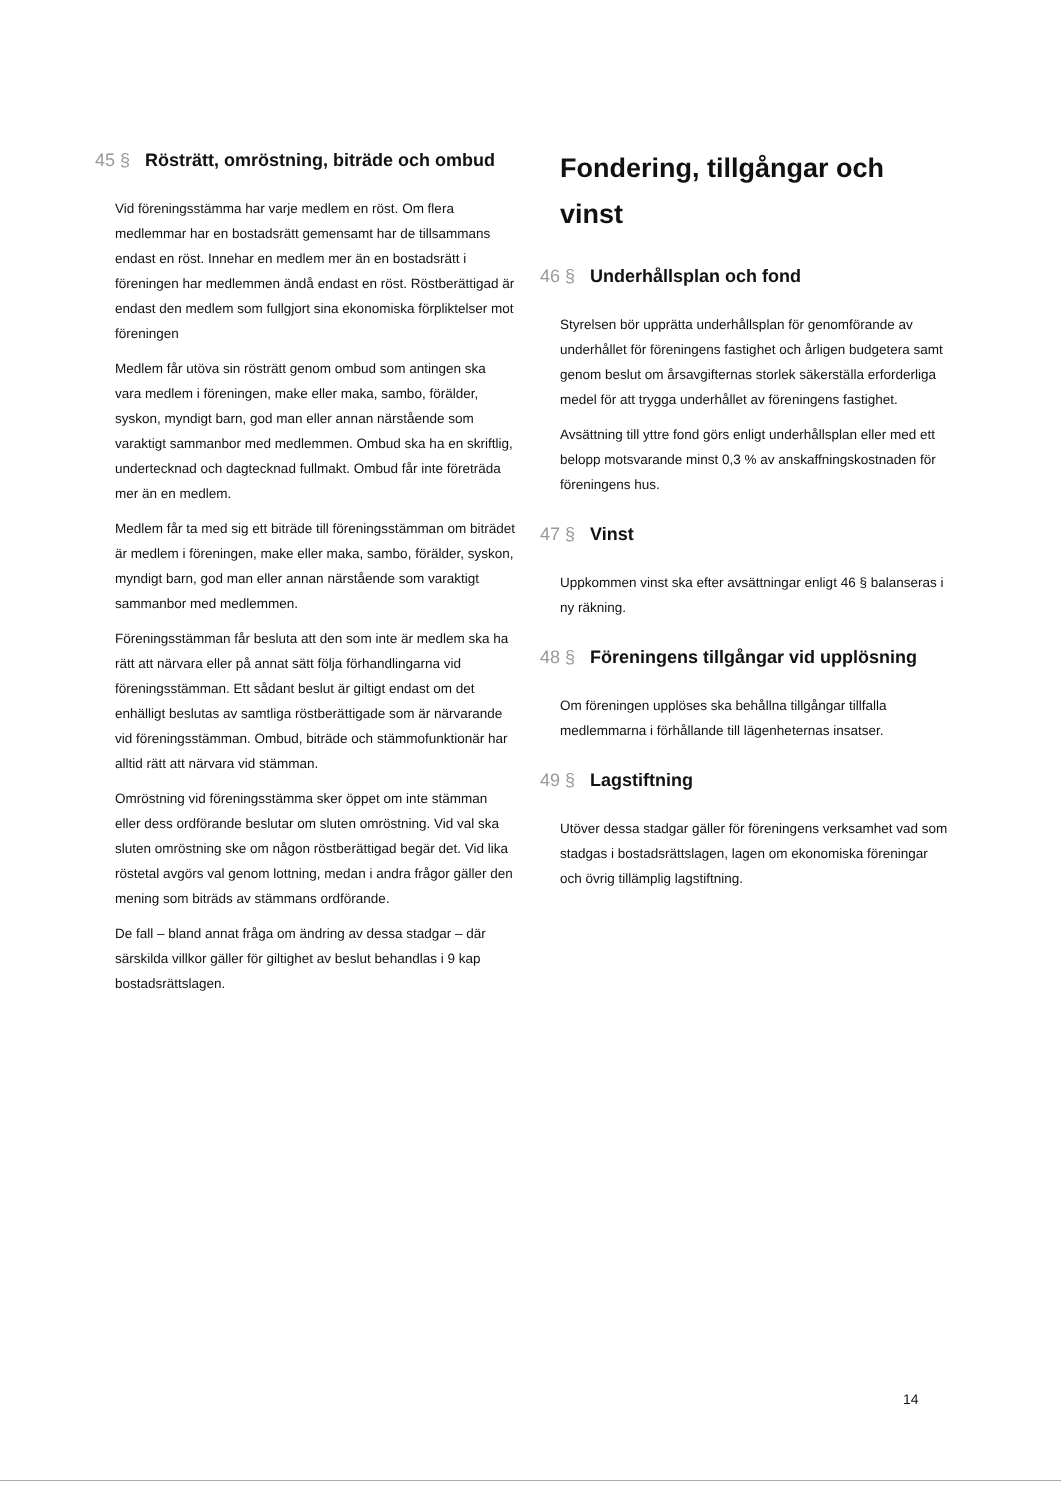45 § Rösträtt, omröstning, biträde och ombud
Vid föreningsstämma har varje medlem en röst. Om flera medlemmar har en bostadsrätt gemensamt har de tillsammans endast en röst. Innehar en medlem mer än en bostadsrätt i föreningen har medlemmen ändå endast en röst. Röstberättigad är endast den medlem som fullgjort sina ekonomiska förpliktelser mot föreningen
Medlem får utöva sin rösträtt genom ombud som antingen ska vara medlem i föreningen, make eller maka, sambo, förälder, syskon, myndigt barn, god man eller annan närstående som varaktigt sammanbor med medlemmen. Ombud ska ha en skriftlig, undertecknad och dagtecknad fullmakt. Ombud får inte företräda mer än en medlem.
Medlem får ta med sig ett biträde till föreningsstämman om biträdet är medlem i föreningen, make eller maka, sambo, förälder, syskon, myndigt barn, god man eller annan närstående som varaktigt sammanbor med medlemmen.
Föreningsstämman får besluta att den som inte är medlem ska ha rätt att närvara eller på annat sätt följa förhandlingarna vid föreningsstämman. Ett sådant beslut är giltigt endast om det enhälligt beslutas av samtliga röstberättigade som är närvarande vid föreningsstämman. Ombud, biträde och stämmofunktionär har alltid rätt att närvara vid stämman.
Omröstning vid föreningsstämma sker öppet om inte stämman eller dess ordförande beslutar om sluten omröstning. Vid val ska sluten omröstning ske om någon röstberättigad begär det. Vid lika röstetal avgörs val genom lottning, medan i andra frågor gäller den mening som biträds av stämmans ordförande.
De fall – bland annat fråga om ändring av dessa stadgar – där särskilda villkor gäller för giltighet av beslut behandlas i 9 kap bostadsrättslagen.
Fondering, tillgångar och vinst
46 § Underhållsplan och fond
Styrelsen bör upprätta underhållsplan för genomförande av underhållet för föreningens fastighet och årligen budgetera samt genom beslut om årsavgifternas storlek säkerställa erforderliga medel för att trygga underhållet av föreningens fastighet.
Avsättning till yttre fond görs enligt underhållsplan eller med ett belopp motsvarande minst 0,3 % av anskaffningskostnaden för föreningens hus.
47 § Vinst
Uppkommen vinst ska efter avsättningar enligt 46 § balanseras i ny räkning.
48 § Föreningens tillgångar vid upplösning
Om föreningen upplöses ska behållna tillgångar tillfalla medlemmarna i förhållande till lägenheternas insatser.
49 § Lagstiftning
Utöver dessa stadgar gäller för föreningens verksamhet vad som stadgas i bostadsrättslagen, lagen om ekonomiska föreningar och övrig tillämplig lagstiftning.
14